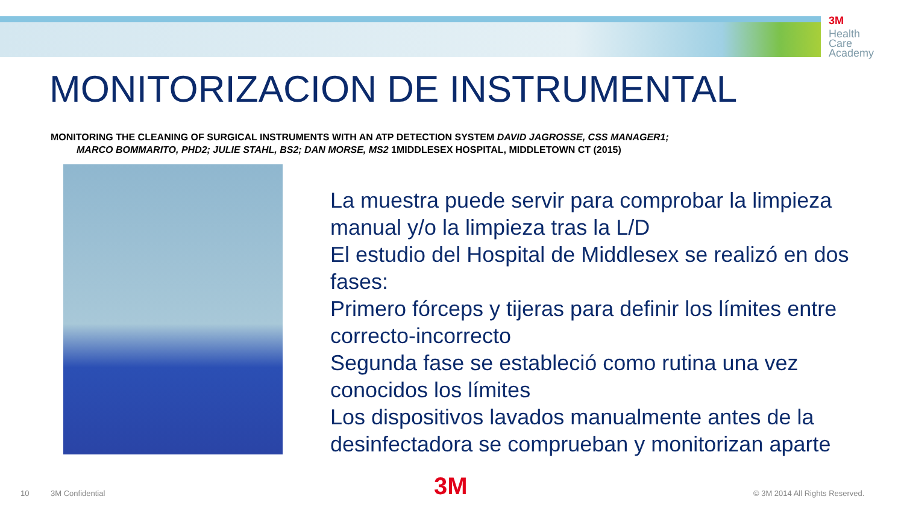3M
Health
Care
Academy
MONITORIZACION DE INSTRUMENTAL
MONITORING THE CLEANING OF SURGICAL INSTRUMENTS WITH AN ATP DETECTION SYSTEM DAVID JAGROSSE, CSS MANAGER1;
MARCO BOMMARITO, PHD2; JULIE STAHL, BS2; DAN MORSE, MS2 1MIDDLESEX HOSPITAL, MIDDLETOWN CT (2015)
La muestra puede servir para comprobar la limpieza manual y/o la limpieza tras la L/D
El estudio del Hospital de Middlesex se realizó en dos fases:
Primero fórceps y tijeras para definir los límites entre correcto-incorrecto
Segunda fase se estableció como rutina una vez conocidos los límites
Los dispositivos lavados manualmente antes de la desinfectadora se comprueban y monitorizan aparte
10 3M Confidential 3M © 3M 2014 All Rights Reserved.